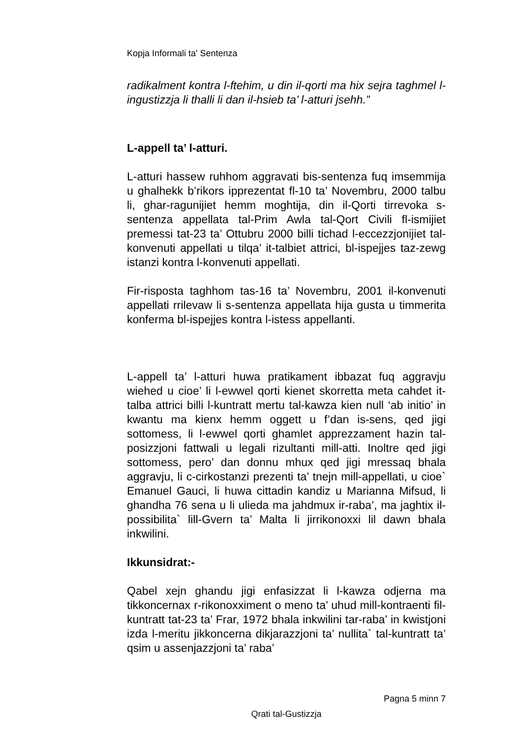Kopja Informali ta' Sentenza
radikalment kontra l-ftehim, u din il-qorti ma hix sejra taghmel l-ingustizzja li thalli li dan il-hsieb ta’ l-atturi jsehh.”
L-appell ta’ l-atturi.
L-atturi hassew ruhhom aggravati bis-sentenza fuq imsemmija u ghalhekk b’rikors ipprezentat fl-10 ta’ Novembru, 2000 talbu li, ghar-ragunijiet hemm moghtija, din il-Qorti tirrevoka s-sentenza appellata tal-Prim Awla tal-Qort Civili fl-ismijiet premessi tat-23 ta’ Ottubru 2000 billi tichad l-eccezzjonijiet tal-konvenuti appellati u tilqa’ it-talbiet attrici, bl-ispejjes taz-zewg istanzi kontra l-konvenuti appellati.
Fir-risposta taghhom tas-16 ta’ Novembru, 2001 il-konvenuti appellati rrilevaw li s-sentenza appellata hija gusta u timmerita konferma bl-ispejjes kontra l-istess appellanti.
L-appell ta’ l-atturi huwa pratikament ibbazat fuq aggravju wiehed u cioe’ li l-ewwel qorti kienet skorretta meta cahdet it-talba attrici billi l-kuntratt mertu tal-kawza kien null ‘ab initio’ in kwantu ma kienx hemm oggett u f’dan is-sens, qed jigi sottomess, li l-ewwel qorti ghamlet apprezzament hazin tal-posizzjoni fattwali u legali rizultanti mill-atti. Inoltre qed jigi sottomess, pero’ dan donnu mhux qed jigi mressaq bhala aggravju, li c-cirkostanzi prezenti ta’ tnejn mill-appellati, u cioe` Emanuel Gauci, li huwa cittadin kandiz u Marianna Mifsud, li ghandha 76 sena u li ulieda ma jahdmux ir-raba’, ma jaghtix il-possibilita` lill-Gvern ta’ Malta li jirrikonoxxi lil dawn bhala inkwilini.
Ikkunsidrat:-
Qabel xejn ghandu jigi enfasizzat li l-kawza odjerna ma tikkoncernax r-rikonoxximent o meno ta’ uhud mill-kontraenti fil-kuntratt tat-23 ta’ Frar, 1972 bhala inkwilini tar-raba’ in kwistjoni izda l-meritu jikkoncerna dikjarazzjoni ta’ nullita` tal-kuntratt ta’ qsim u assenjazzjoni ta’ raba’
Pagna 5 minn 7
Qrati tal-Gustizzja